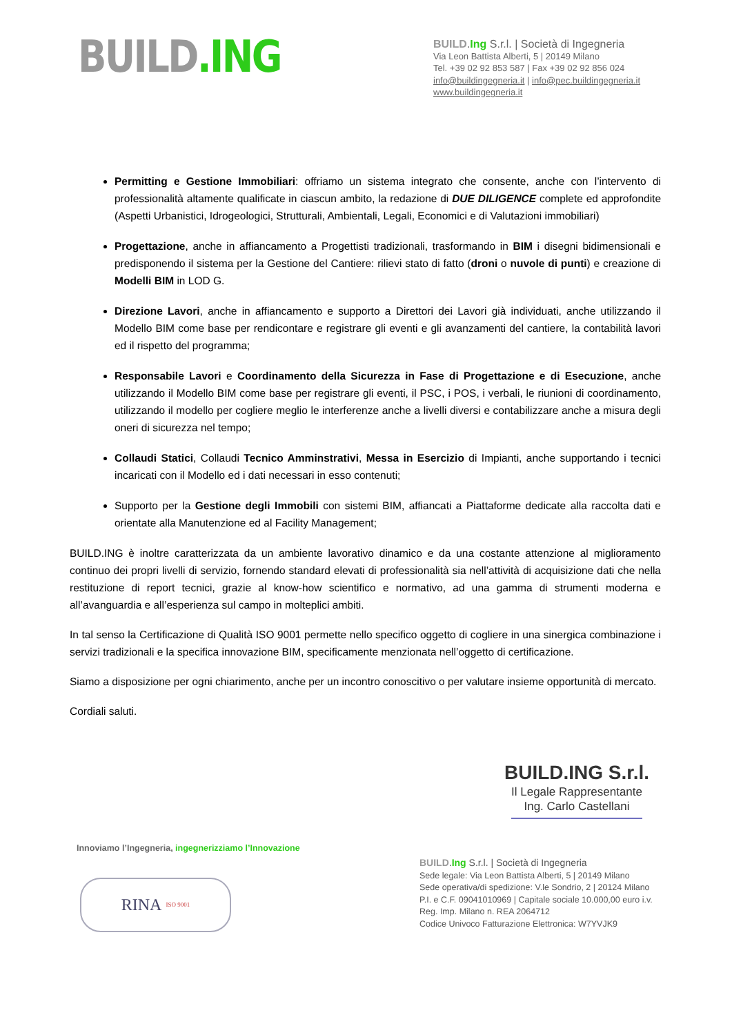BUILD.ING
BUILD.Ing S.r.l. | Società di Ingegneria
Via Leon Battista Alberti, 5 | 20149 Milano
Tel. +39 02 92 853 587 | Fax +39 02 92 856 024
info@buildingegneria.it | info@pec.buildingegneria.it
www.buildingegneria.it
Permitting e Gestione Immobiliari: offriamo un sistema integrato che consente, anche con l’intervento di professionalità altamente qualificate in ciascun ambito, la redazione di DUE DILIGENCE complete ed approfondite (Aspetti Urbanistici, Idrogeologici, Strutturali, Ambientali, Legali, Economici e di Valutazioni immobiliari)
Progettazione, anche in affiancamento a Progettisti tradizionali, trasformando in BIM i disegni bidimensionali e predisponendo il sistema per la Gestione del Cantiere: rilievi stato di fatto (droni o nuvole di punti) e creazione di Modelli BIM in LOD G.
Direzione Lavori, anche in affiancamento e supporto a Direttori dei Lavori già individuati, anche utilizzando il Modello BIM come base per rendicontare e registrare gli eventi e gli avanzamenti del cantiere, la contabilità lavori ed il rispetto del programma;
Responsabile Lavori e Coordinamento della Sicurezza in Fase di Progettazione e di Esecuzione, anche utilizzando il Modello BIM come base per registrare gli eventi, il PSC, i POS, i verbali, le riunioni di coordinamento, utilizzando il modello per cogliere meglio le interferenze anche a livelli diversi e contabilizzare anche a misura degli oneri di sicurezza nel tempo;
Collaudi Statici, Collaudi Tecnico Amminstrativi, Messa in Esercizio di Impianti, anche supportando i tecnici incaricati con il Modello ed i dati necessari in esso contenuti;
Supporto per la Gestione degli Immobili con sistemi BIM, affiancati a Piattaforme dedicate alla raccolta dati e orientate alla Manutenzione ed al Facility Management;
BUILD.ING è inoltre caratterizzata da un ambiente lavorativo dinamico e da una costante attenzione al miglioramento continuo dei propri livelli di servizio, fornendo standard elevati di professionalità sia nell’attività di acquisizione dati che nella restituzione di report tecnici, grazie al know-how scientifico e normativo, ad una gamma di strumenti moderna e all’avanguardia e all’esperienza sul campo in molteplici ambiti.
In tal senso la Certificazione di Qualità ISO 9001 permette nello specifico oggetto di cogliere in una sinergica combinazione i servizi tradizionali e la specifica innovazione BIM, specificamente menzionata nell’oggetto di certificazione.
Siamo a disposizione per ogni chiarimento, anche per un incontro conoscitivo o per valutare insieme opportunità di mercato.
Cordiali saluti.
BUILD.ING S.r.l.
Il Legale Rappresentante
Ing. Carlo Castellani
Innoviamo l’Ingegneria, ingegnerizziamo l’Innovazione
RINA ISO 9001
BUILD.Ing S.r.l. | Società di Ingegneria
Sede legale: Via Leon Battista Alberti, 5 | 20149 Milano
Sede operativa/di spedizione: V.le Sondrio, 2 | 20124 Milano
P.I. e C.F. 09041010969 | Capitale sociale 10.000,00 euro i.v.
Reg. Imp. Milano n. REA 2064712
Codice Univoco Fatturazione Elettronica: W7YVJK9